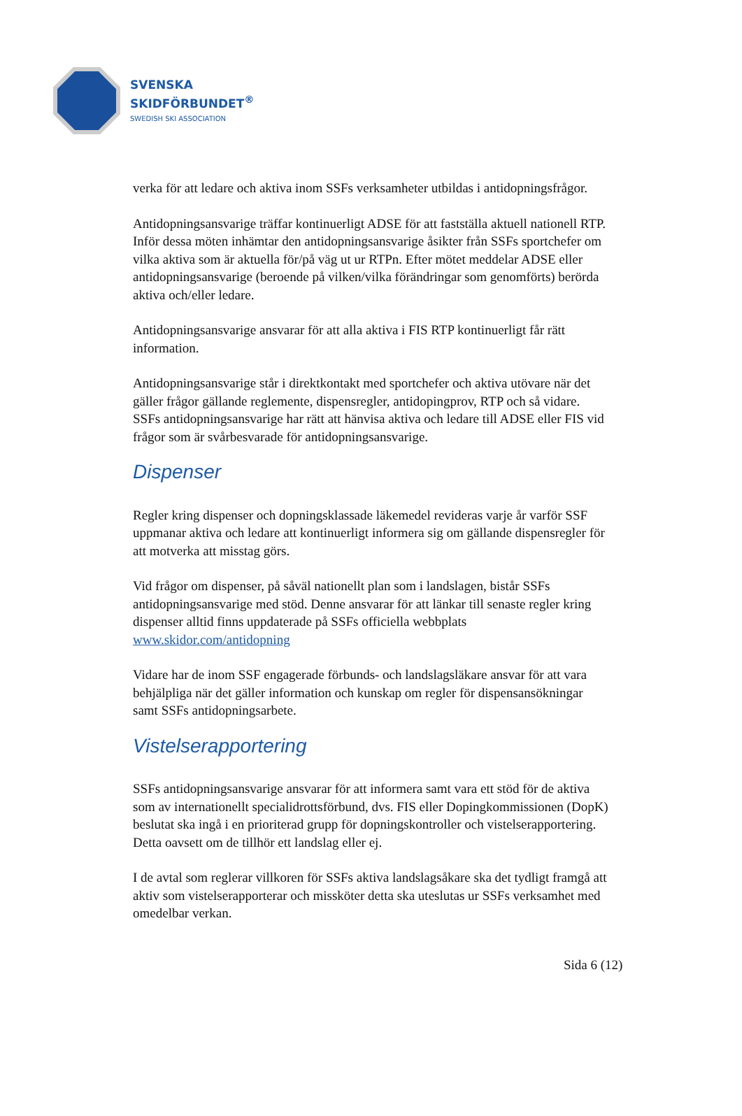SVENSKA
SKIDFÖRBUNDET<sup>®</sup>
SWEDISH SKI ASSOCIATION
verka för att ledare och aktiva inom SSFs verksamheter utbildas i antidopningsfrågor.
Antidopningsansvarige träffar kontinuerligt ADSE för att fastställa aktuell nationell RTP. Inför dessa möten inhämtar den antidopningsansvarige åsikter från SSFs sportchefer om vilka aktiva som är aktuella för/på väg ut ur RTPn. Efter mötet meddelar ADSE eller antidopningsansvarige (beroende på vilken/vilka förändringar som genomförts) berörda aktiva och/eller ledare.
Antidopningsansvarige ansvarar för att alla aktiva i FIS RTP kontinuerligt får rätt information.
Antidopningsansvarige står i direktkontakt med sportchefer och aktiva utövare när det gäller frågor gällande reglemente, dispensregler, antidopingprov, RTP och så vidare. SSFs antidopningsansvarige har rätt att hänvisa aktiva och ledare till ADSE eller FIS vid frågor som är svårbesvarade för antidopningsansvarige.
Dispenser
Regler kring dispenser och dopningsklassade läkemedel revideras varje år varför SSF uppmanar aktiva och ledare att kontinuerligt informera sig om gällande dispensregler för att motverka att misstag görs.
Vid frågor om dispenser, på såväl nationellt plan som i landslagen, bistår SSFs antidopningsansvarige med stöd. Denne ansvarar för att länkar till senaste regler kring dispenser alltid finns uppdaterade på SSFs officiella webbplats www.skidor.com/antidopning
Vidare har de inom SSF engagerade förbunds- och landslagsläkare ansvar för att vara behjälpliga när det gäller information och kunskap om regler för dispensansökningar samt SSFs antidopningsarbete.
Vistelserapportering
SSFs antidopningsansvarige ansvarar för att informera samt vara ett stöd för de aktiva som av internationellt specialidrottsförbund, dvs. FIS eller Dopingkommissionen (DopK) beslutat ska ingå i en prioriterad grupp för dopningskontroller och vistelserapportering. Detta oavsett om de tillhör ett landslag eller ej.
I de avtal som reglerar villkoren för SSFs aktiva landslagsåkare ska det tydligt framgå att aktiv som vistelserapporterar och missköter detta ska uteslutas ur SSFs verksamhet med omedelbar verkan.
Sida 6 (12)